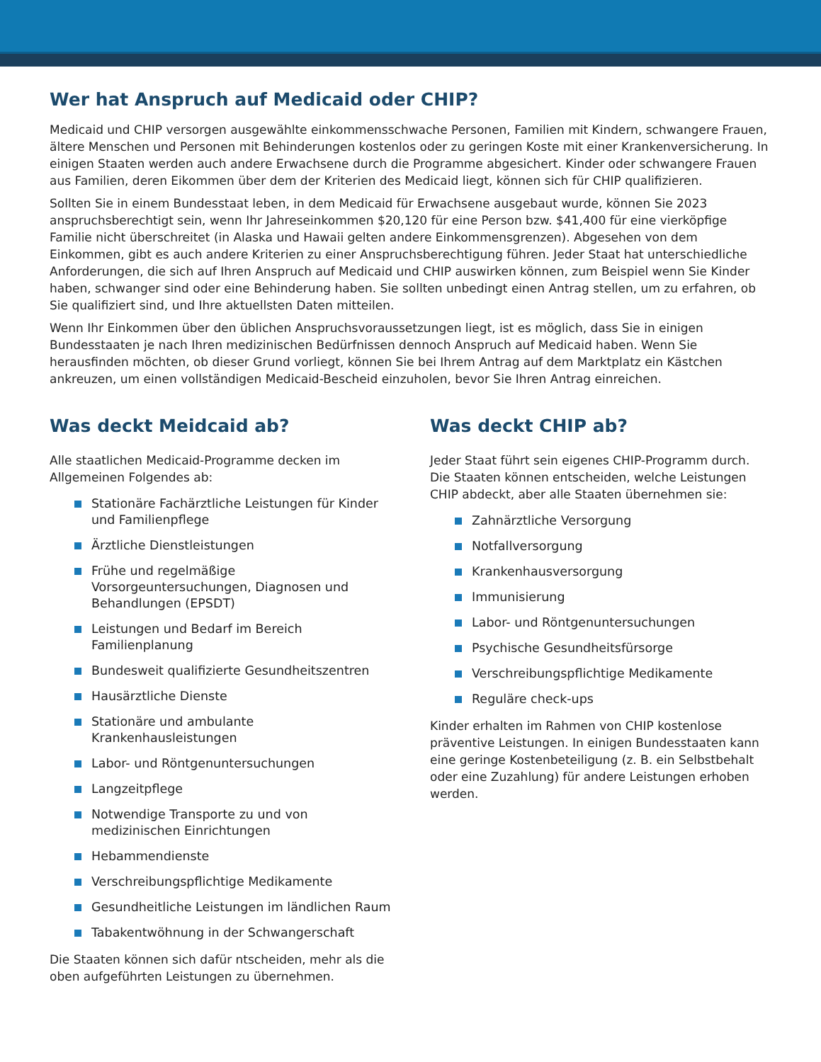Wer hat Anspruch auf Medicaid oder CHIP?
Medicaid und CHIP versorgen ausgewählte einkommensschwache Personen, Familien mit Kindern, schwangere Frauen, ältere Menschen und Personen mit Behinderungen kostenlos oder zu geringen Koste mit einer Krankenversicherung. In einigen Staaten werden auch andere Erwachsene durch die Programme abgesichert. Kinder oder schwangere Frauen aus Familien, deren Eikommen über dem der Kriterien des Medicaid liegt, können sich für CHIP qualifizieren.
Sollten Sie in einem Bundesstaat leben, in dem Medicaid für Erwachsene ausgebaut wurde, können Sie 2023 anspruchsberechtigt sein, wenn Ihr Jahreseinkommen $20,120 für eine Person bzw. $41,400 für eine vierköpfige Familie nicht überschreitet (in Alaska und Hawaii gelten andere Einkommensgrenzen). Abgesehen von dem Einkommen, gibt es auch andere Kriterien zu einer Anspruchsberechtigung führen. Jeder Staat hat unterschiedliche Anforderungen, die sich auf Ihren Anspruch auf Medicaid und CHIP auswirken können, zum Beispiel wenn Sie Kinder haben, schwanger sind oder eine Behinderung haben. Sie sollten unbedingt einen Antrag stellen, um zu erfahren, ob Sie qualifiziert sind, und Ihre aktuellsten Daten mitteilen.
Wenn Ihr Einkommen über den üblichen Anspruchsvoraussetzungen liegt, ist es möglich, dass Sie in einigen Bundesstaaten je nach Ihren medizinischen Bedürfnissen dennoch Anspruch auf Medicaid haben. Wenn Sie herausfinden möchten, ob dieser Grund vorliegt, können Sie bei Ihrem Antrag auf dem Marktplatz ein Kästchen ankreuzen, um einen vollständigen Medicaid-Bescheid einzuholen, bevor Sie Ihren Antrag einreichen.
Was deckt Meidcaid ab?
Alle staatlichen Medicaid-Programme decken im Allgemeinen Folgendes ab:
Stationäre Fachärztliche Leistungen für Kinder und Familienpflege
Ärztliche Dienstleistungen
Frühe und regelmäßige Vorsorgeuntersuchungen, Diagnosen und Behandlungen (EPSDT)
Leistungen und Bedarf im Bereich Familienplanung
Bundesweit qualifizierte Gesundheitszentren
Hausärztliche Dienste
Stationäre und ambulante Krankenhausleistungen
Labor- und Röntgenuntersuchungen
Langzeitpflege
Notwendige Transporte zu und von medizinischen Einrichtungen
Hebammendienste
Verschreibungspflichtige Medikamente
Gesundheitliche Leistungen im ländlichen Raum
Tabakentwöhnung in der Schwangerschaft
Die Staaten können sich dafür ntscheiden, mehr als die oben aufgeführten Leistungen zu übernehmen.
Was deckt CHIP ab?
Jeder Staat führt sein eigenes CHIP-Programm durch. Die Staaten können entscheiden, welche Leistungen CHIP abdeckt, aber alle Staaten übernehmen sie:
Zahnärztliche Versorgung
Notfallversorgung
Krankenhausversorgung
Immunisierung
Labor- und Röntgenuntersuchungen
Psychische Gesundheitsfürsorge
Verschreibungspflichtige Medikamente
Reguläre check-ups
Kinder erhalten im Rahmen von CHIP kostenlose präventive Leistungen. In einigen Bundesstaaten kann eine geringe Kostenbeteiligung (z. B. ein Selbstbehalt oder eine Zuzahlung) für andere Leistungen erhoben werden.